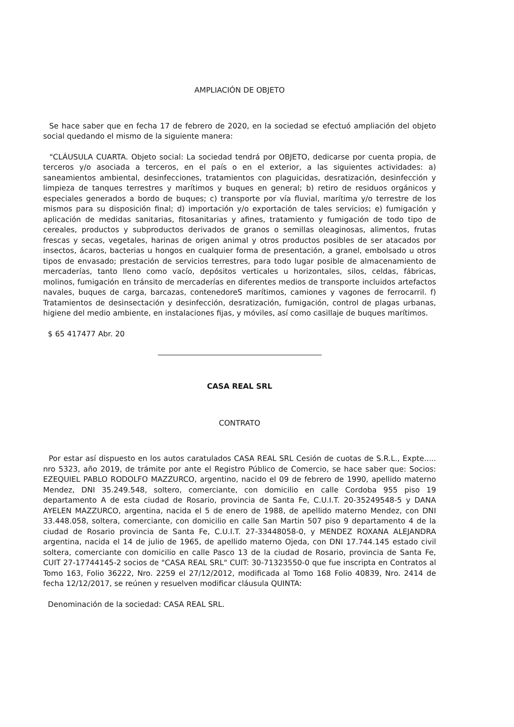AMPLIACIÓN DE OBJETO
Se hace saber que en fecha 17 de febrero de 2020, en la sociedad se efectuó ampliación del objeto social quedando el mismo de la siguiente manera:
"CLÁUSULA CUARTA. Objeto social: La sociedad tendrá por OBJETO, dedicarse por cuenta propia, de terceros y/o asociada a terceros, en el país o en el exterior, a las siguientes actividades: a) saneamientos ambiental, desinfecciones, tratamientos con plaguicidas, desratización, desinfección y limpieza de tanques terrestres y marítimos y buques en general; b) retiro de residuos orgánicos y especiales generados a bordo de buques; c) transporte por vía fluvial, marítima y/o terrestre de los mismos para su disposición final; d) importación y/o exportación de tales servicios; e) fumigación y aplicación de medidas sanitarias, fitosanitarias y afines, tratamiento y fumigación de todo tipo de cereales, productos y subproductos derivados de granos o semillas oleaginosas, alimentos, frutas frescas y secas, vegetales, harinas de origen animal y otros productos posibles de ser atacados por insectos, ácaros, bacterias u hongos en cualquier forma de presentación, a granel, embolsado u otros tipos de envasado; prestación de servicios terrestres, para todo lugar posible de almacenamiento de mercaderías, tanto lleno como vacío, depósitos verticales u horizontales, silos, celdas, fábricas, molinos, fumigación en tránsito de mercaderías en diferentes medios de transporte incluidos artefactos navales, buques de carga, barcazas, contenedoreS marítimos, camiones y vagones de ferrocarril. f) Tratamientos de desinsectación y desinfección, desratización, fumigación, control de plagas urbanas, higiene del medio ambiente, en instalaciones fijas, y móviles, así como casillaje de buques marítimos.
$ 65 417477 Abr. 20
CASA REAL SRL
CONTRATO
Por estar así dispuesto en los autos caratulados CASA REAL SRL Cesión de cuotas de S.R.L., Expte..... nro 5323, año 2019, de trámite por ante el Registro Público de Comercio, se hace saber que: Socios: EZEQUIEL PABLO RODOLFO MAZZURCO, argentino, nacido el 09 de febrero de 1990, apellido materno Mendez, DNI 35.249.548, soltero, comerciante, con domicilio en calle Cordoba 955 piso 19 departamento A de esta ciudad de Rosario, provincia de Santa Fe, C.U.I.T. 20-35249548-5 y DANA AYELEN MAZZURCO, argentina, nacida el 5 de enero de 1988, de apellido materno Mendez, con DNI 33.448.058, soltera, comerciante, con domicilio en calle San Martin 507 piso 9 departamento 4 de la ciudad de Rosario provincia de Santa Fe, C.U.I.T. 27-33448058-0, y MENDEZ ROXANA ALEJANDRA argentina, nacida el 14 de julio de 1965, de apellido materno Ojeda, con DNI 17.744.145 estado civil soltera, comerciante con domicilio en calle Pasco 13 de la ciudad de Rosario, provincia de Santa Fe, CUIT 27-17744145-2 socios de "CASA REAL SRL" CUIT: 30-71323550-0 que fue inscripta en Contratos al Tomo 163, Folio 36222, Nro. 2259 el 27/12/2012, modificada al Tomo 168 Folio 40839, Nro. 2414 de fecha 12/12/2017, se reúnen y resuelven modificar cláusula QUINTA:
Denominación de la sociedad: CASA REAL SRL.